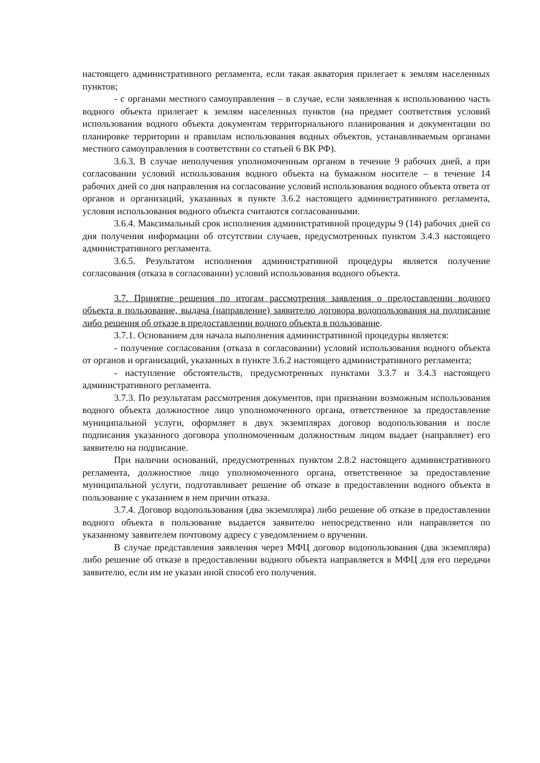настоящего административного регламента, если такая акватория прилегает к землям населенных пунктов;
- с органами местного самоуправления – в случае, если заявленная к использованию часть водного объекта прилегает к землям населенных пунктов (на предмет соответствия условий использования водного объекта документам территориального планирования и документации по планировке территории и правилам использования водных объектов, устанавливаемым органами местного самоуправления в соответствии со статьей 6 ВК РФ).
3.6.3. В случае неполучения уполномоченным органом в течение 9 рабочих дней, а при согласовании условий использования водного объекта на бумажном носителе – в течение 14 рабочих дней со дня направления на согласование условий использования водного объекта ответа от органов и организаций, указанных в пункте 3.6.2 настоящего административного регламента, условия использования водного объекта считаются согласованными.
3.6.4. Максимальный срок исполнения административной процедуры 9 (14) рабочих дней со дня получения информации об отсутствии случаев, предусмотренных пунктом 3.4.3 настоящего административного регламента.
3.6.5. Результатом исполнения административной процедуры является получение согласования (отказа в согласовании) условий использования водного объекта.
3.7. Принятие решения по итогам рассмотрения заявления о предоставлении водного объекта в пользование, выдача (направление) заявителю договора водопользования на подписание либо решения об отказе в предоставлении водного объекта в пользование.
3.7.1. Основанием для начала выполнения административной процедуры является:
- получение согласования (отказа в согласовании) условий использования водного объекта от органов и организаций, указанных в пункте 3.6.2 настоящего административного регламента;
- наступление обстоятельств, предусмотренных пунктами 3.3.7 и 3.4.3 настоящего административного регламента.
3.7.3. По результатам рассмотрения документов, при признании возможным использования водного объекта должностное лицо уполномоченного органа, ответственное за предоставление муниципальной услуги, оформляет в двух экземплярах договор водопользования и после подписания указанного договора уполномоченным должностным лицом выдает (направляет) его заявителю на подписание.
При наличии оснований, предусмотренных пунктом 2.8.2 настоящего административного регламента, должностное лицо уполномоченного органа, ответственное за предоставление муниципальной услуги, подготавливает решение об отказе в предоставлении водного объекта в пользование с указанием в нем причин отказа.
3.7.4. Договор водопользования (два экземпляра) либо решение об отказе в предоставлении водного объекта в пользование выдается заявителю непосредственно или направляется по указанному заявителем почтовому адресу с уведомлением о вручении.
В случае представления заявления через МФЦ договор водопользования (два экземпляра) либо решение об отказе в предоставлении водного объекта направляется в МФЦ для его передачи заявителю, если им не указан иной способ его получения.